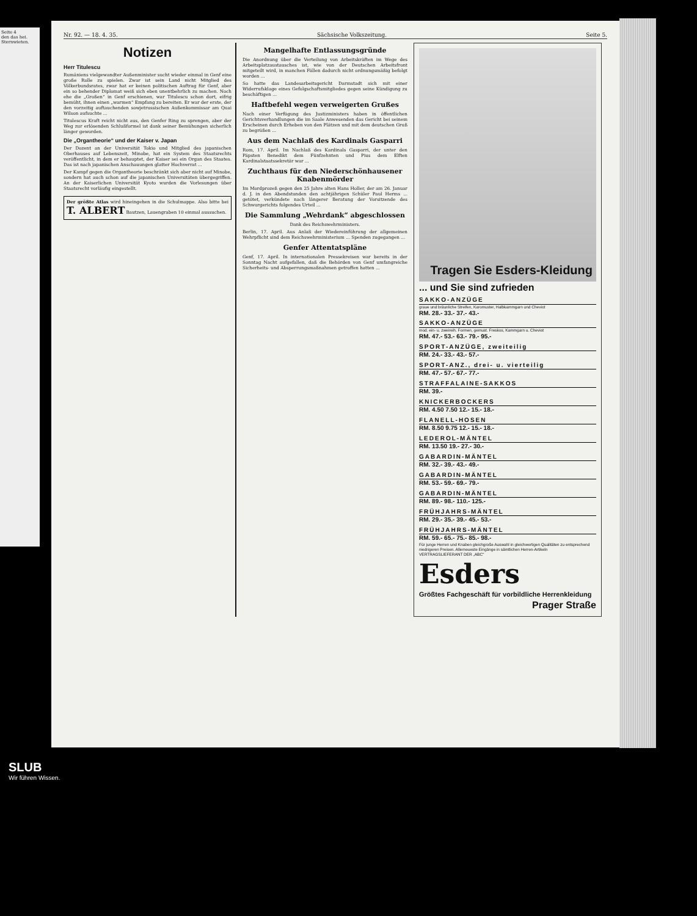Seite 4
den das hei. Sternwieten.
Nr. 92. — 18. 4. 35. Sächsische Volkszeitung. Seite 5.
Notizen
Herr Titulescu
Rumäniens vielgewandter Außenminister sucht wieder einmal in Genf eine große Rolle zu spielen. Zwar ist sein Land nicht Mitglied des Völkerbundsrates, zwar hat er keinen politischen Auftrag für Genf, aber ein so behender Diplomat weiß sich eben unentbehrlich zu machen. Noch ehe die „Großen“ in Genf erschienen, war Titulescu schon dort, eifrig bemüht, ihnen einen „warmen“ Empfang zu bereiten. Er war der erste, der den vorzeitig auftauchenden sowjetrussischen Außenkommissar am Quai Wilson aufsuchte ...
Titulescus Kraft reicht nicht aus, den Genfer Ring zu sprengen, aber der Weg zur erlösenden Schlußformel ist dank seiner Bemühungen sicherlich länger geworden.
Die „Organtheorie“ und der Kaiser v. Japan
Der Dozent an der Universität Tokio und Mitglied des japanischen Oberhauses auf Lebenszeit, Minobe, hat ein System des Staatsrechts veröffentlicht, in dem er behauptet, der Kaiser sei ein Organ des Staates. Das ist nach japanischen Anschauungen glatter Hochverrat ...
Der Kampf gegen die Organtheorie beschränkt sich aber nicht auf Minobe, sondern hat auch schon auf die japanischen Universitäten übergegriffen. An der Kaiserlichen Universität Kyoto wurden die Vorlesungen über Staatsrecht vorläufig eingestellt.
Der größte Atlas wird hineingehen in die Schulmappe. Also bitte bei T. ALBERT Bautzen, Lauengraben 10 einmal aussuchen.
Mangelhafte Entlassungsgründe
Die Anordnung über die Verteilung von Arbeitskräften im Wege des Arbeitsplatzaustausches ist, wie von der Deutschen Arbeitsfront mitgeteilt wird, in manchen Fällen dadurch nicht ordnungsmäßig befolgt worden ...
So hatte das Landesarbeitsgericht Darmstadt sich mit einer Widerrufsklage eines Gefolgschaftsmitgliedes gegen seine Kündigung zu beschäftigen ...
Haftbefehl wegen verweigerten Grußes
Nach einer Verfügung des Justizministers haben in öffentlichen Gerichtsverhandlungen die im Saale Anwesenden das Gericht bei seinem Erscheinen durch Erheben von den Plätzen und mit dem deutschen Gruß zu begrüßen ...
Aus dem Nachlaß des Kardinals Gasparri
Rom, 17. April. Im Nachlaß des Kardinals Gasparri, der unter den Päpsten Benedikt dem Fünfzehnten und Pius dem Elften Kardinalstaatssekretär war ...
Zuchthaus für den Niederschönhausener Knabenmörder
Im Mordprozeß gegen den 25 Jahre alten Hans Holler, der am 26. Januar d. J. in den Abendstunden den achtjährigen Schüler Paul Herms ... getötet, verkündete nach längerer Beratung der Vorsitzende des Schwurgerichts folgendes Urteil ...
Die Sammlung „Wehrdank“ abgeschlossen
Dank des Reichswehrministers.
Berlin, 17. April. Aus Anlaß der Wiedereinführung der allgemeinen Wehrpflicht sind dem Reichswehrministerium ... Spenden zugegangen ...
Genfer Attentatspläne
Genf, 17. April. In internationalen Pressekreisen war bereits in der Sonntag Nacht aufgefallen, daß die Behörden von Genf umfangreiche Sicherheits- und Absperrungsmaßnahmen getroffen hatten ...
Tragen Sie Esders-Kleidung
... und Sie sind zufrieden
SAKKO-ANZÜGE
graue und bräunliche Streifen, Karomuster, Halbkammgarn und Cheviot
RM. 28.- 33.- 37.- 43.-
SAKKO-ANZÜGE
mod. ein- u. zweireih. Formen, gemust. Freskos, Kammgarn u. Cheviot
RM. 47.- 53.- 63.- 79.- 95.-
SPORT-ANZÜGE, zweiteilig
RM. 24.- 33.- 43.- 57.-
SPORT-ANZ., drei- u. vierteilig
RM. 47.- 57.- 67.- 77.-
STRAFFALAINE-SAKKOS
RM. 39.-
KNICKERBOCKERS
RM. 4.50 7.50 12.- 15.- 18.-
FLANELL-HOSEN
RM. 8.50 9.75 12.- 15.- 18.-
LEDEROL-MÄNTEL
RM. 13.50 19.- 27.- 30.-
GABARDIN-MÄNTEL
RM. 32.- 39.- 43.- 49.-
GABARDIN-MÄNTEL
RM. 53.- 59.- 69.- 79.-
GABARDIN-MÄNTEL
RM. 89.- 98.- 110.- 125.-
FRÜHJAHRS-MÄNTEL
RM. 29.- 35.- 39.- 45.- 53.-
FRÜHJAHRS-MÄNTEL
RM. 59.- 65.- 75.- 85.- 98.-
Für junge Herren und Knaben gleichgroße Auswahl in gleichwertigen Qualitäten zu entsprechend niedrigeren Preisen. Allerneueste Eingänge in sämtlichen Herren-Artikeln
VERTRAGSLIEFERANT DER „ABC“
Esders
Größtes Fachgeschäft für vorbildliche Herrenkleidung
Prager Straße
SLUB
Wir führen Wissen.